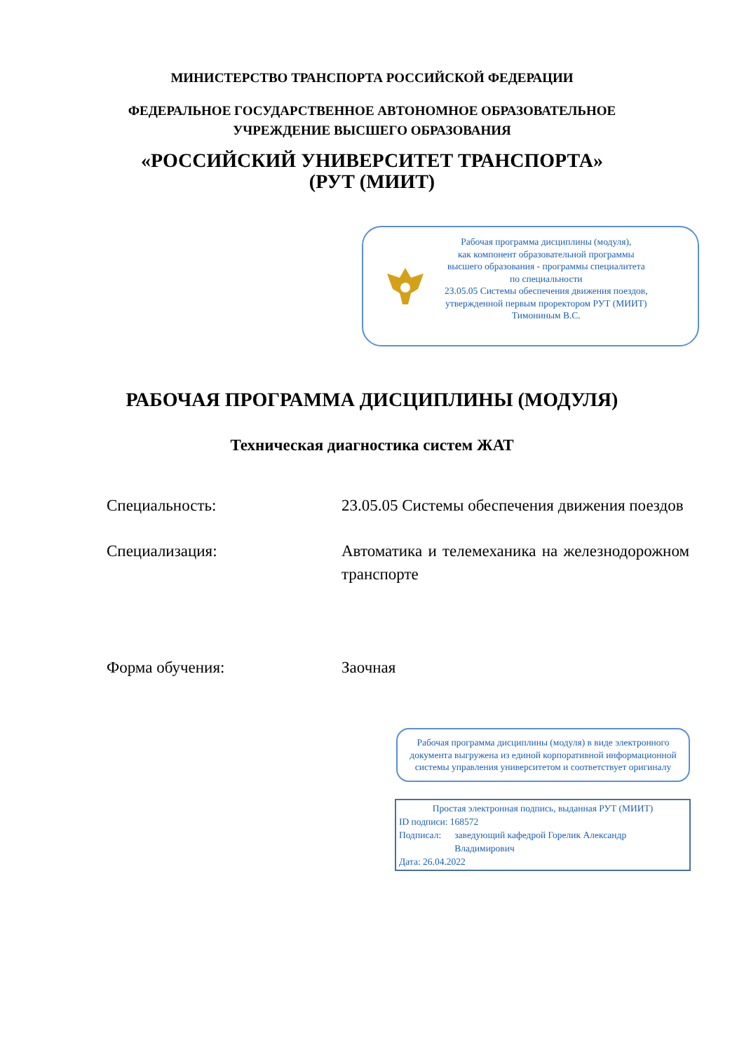МИНИСТЕРСТВО ТРАНСПОРТА РОССИЙСКОЙ ФЕДЕРАЦИИ
ФЕДЕРАЛЬНОЕ ГОСУДАРСТВЕННОЕ АВТОНОМНОЕ ОБРАЗОВАТЕЛЬНОЕ
УЧРЕЖДЕНИЕ ВЫСШЕГО ОБРАЗОВАНИЯ
«РОССИЙСКИЙ УНИВЕРСИТЕТ ТРАНСПОРТА»
(РУТ (МИИТ)
Рабочая программа дисциплины (модуля),
как компонент образовательной программы
высшего образования - программы специалитета
по специальности
23.05.05 Системы обеспечения движения поездов,
утвержденной первым проректором РУТ (МИИТ)
Тимониным В.С.
РАБОЧАЯ ПРОГРАММА ДИСЦИПЛИНЫ (МОДУЛЯ)
Техническая диагностика систем ЖАТ
Специальность: 23.05.05 Системы обеспечения движения поездов
Специализация: Автоматика и телемеханика на железнодорожном транспорте
Форма обучения: Заочная
Рабочая программа дисциплины (модуля) в виде электронного документа выгружена из единой корпоративной информационной системы управления университетом и соответствует оригиналу
Простая электронная подпись, выданная РУТ (МИИТ)
ID подписи: 168572
Подписал: заведующий кафедрой Горелик Александр Владимирович
Дата: 26.04.2022